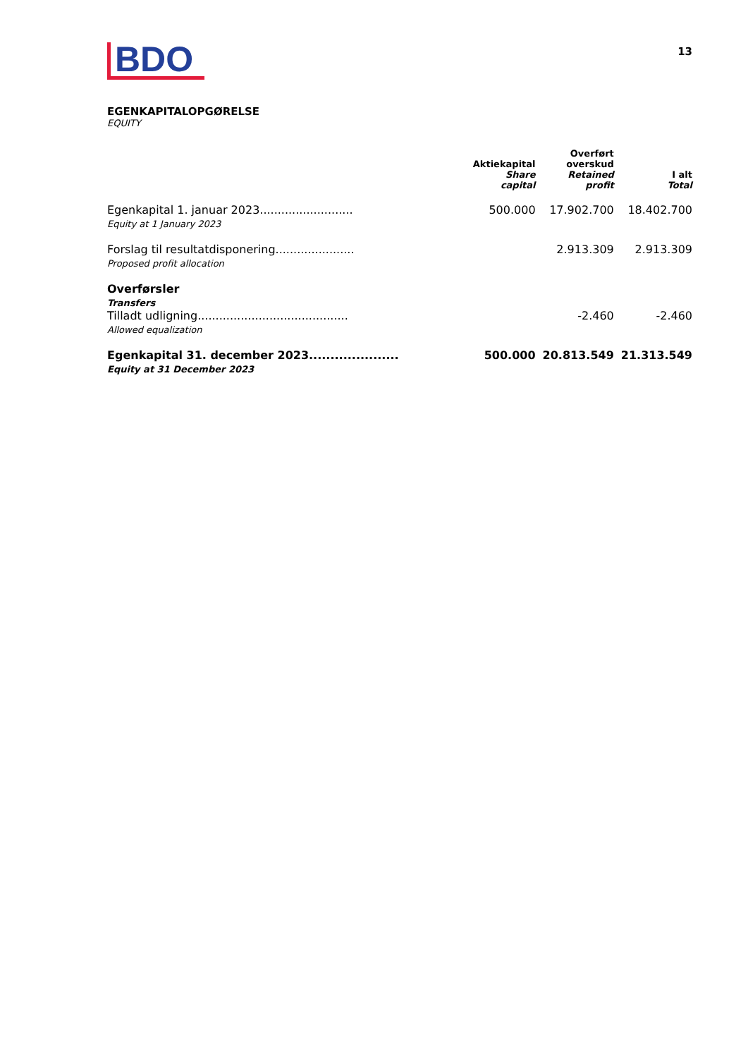BDO
13
EGENKAPITALOPGØRELSE
EQUITY
| | Aktiekapital Share capital | Overført overskud Retained profit | I alt Total |
| --- | --- | --- | --- |
| Egenkapital 1. januar 2023.......................... Equity at 1 January 2023 | 500.000 | 17.902.700 | 18.402.700 |
| Forslag til resultatdisponering...................... Proposed profit allocation | | 2.913.309 | 2.913.309 |
| Overførsler Transfers | | | |
| Tilladt udligning.......................................... Allowed equalization | | -2.460 | -2.460 |
| Egenkapital 31. december 2023..................... Equity at 31 December 2023 | 500.000 | 20.813.549 | 21.313.549 |